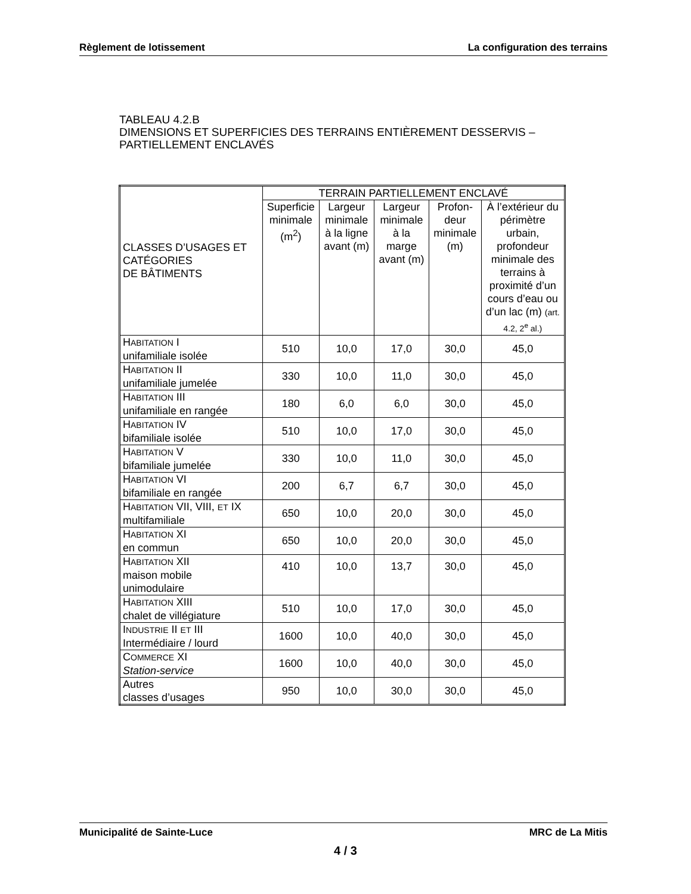Règlement de lotissement La configuration des terrains
TABLEAU 4.2.B
DIMENSIONS ET SUPERFICIES DES TERRAINS ENTIÈREMENT DESSERVIS – PARTIELLEMENT ENCLAVÉS
| CLASSES D’USAGES ET CATÉGORIES DE BÂTIMENTS | TERRAIN PARTIELLEMENT ENCLAVÉ | | | | |
| --- | --- | --- | --- | --- | --- |
| | Superficie minimale (m<sup>2</sup>) | Largeur minimale à la ligne avant (m) | Largeur minimale à la marge avant (m) | Profon-deur minimale (m) | À l’extérieur du périmètre urbain, profondeur minimale des terrains à proximité d’un cours d’eau ou d’un lac (m) (art. 4.2, 2<sup>e</sup> al.) |
| H ABITATION I unifamiliale isolée | 510 | 10,0 | 17,0 | 30,0 | 45,0 |
| H ABITATION II unifamiliale jumelée | 330 | 10,0 | 11,0 | 30,0 | 45,0 |
| H ABITATION III unifamiliale en rangée | 180 | 6,0 | 6,0 | 30,0 | 45,0 |
| H ABITATION IV bifamiliale isolée | 510 | 10,0 | 17,0 | 30,0 | 45,0 |
| H ABITATION V bifamiliale jumelée | 330 | 10,0 | 11,0 | 30,0 | 45,0 |
| H ABITATION VI bifamiliale en rangée | 200 | 6,7 | 6,7 | 30,0 | 45,0 |
| H ABITATION VII, VIII, ET IX multifamiliale | 650 | 10,0 | 20,0 | 30,0 | 45,0 |
| H ABITATION XI en commun | 650 | 10,0 | 20,0 | 30,0 | 45,0 |
| H ABITATION XII maison mobile unimodulaire | 410 | 10,0 | 13,7 | 30,0 | 45,0 |
| H ABITATION XIII chalet de villégiature | 510 | 10,0 | 17,0 | 30,0 | 45,0 |
| I NDUSTRIE II ET III Intermédiaire / lourd | 1600 | 10,0 | 40,0 | 30,0 | 45,0 |
| C OMMERCE XI Station-service | 1600 | 10,0 | 40,0 | 30,0 | 45,0 |
| Autres classes d’usages | 950 | 10,0 | 30,0 | 30,0 | 45,0 |
Municipalité de Sainte-Luce MRC de La Mitis
4 / 3